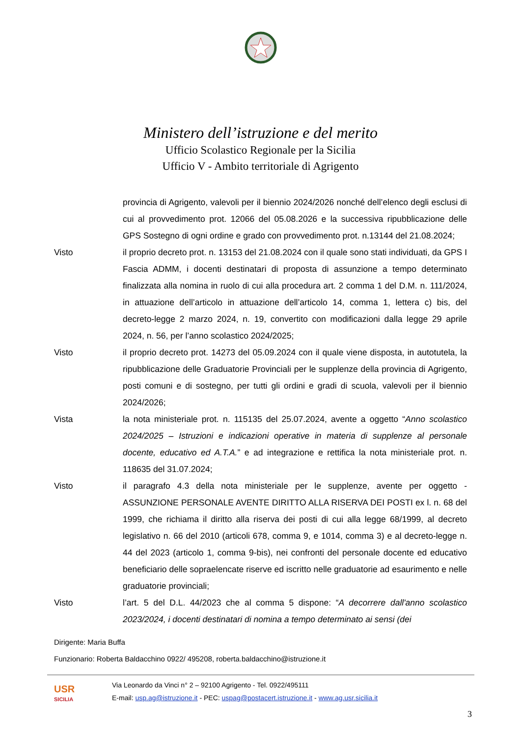Ministero dell’istruzione e del merito
Ufficio Scolastico Regionale per la Sicilia
Ufficio V - Ambito territoriale di Agrigento
provincia di Agrigento, valevoli per il biennio 2024/2026 nonché dell’elenco degli esclusi di cui al provvedimento prot. 12066 del 05.08.2026 e la successiva ripubblicazione delle GPS Sostegno di ogni ordine e grado con provvedimento prot. n.13144 del 21.08.2024;
Visto il proprio decreto prot. n. 13153 del 21.08.2024 con il quale sono stati individuati, da GPS I Fascia ADMM, i docenti destinatari di proposta di assunzione a tempo determinato finalizzata alla nomina in ruolo di cui alla procedura art. 2 comma 1 del D.M. n. 111/2024, in attuazione dell’articolo in attuazione dell’articolo 14, comma 1, lettera c) bis, del decreto-legge 2 marzo 2024, n. 19, convertito con modificazioni dalla legge 29 aprile 2024, n. 56, per l’anno scolastico 2024/2025;
Visto il proprio decreto prot. 14273 del 05.09.2024 con il quale viene disposta, in autotutela, la ripubblicazione delle Graduatorie Provinciali per le supplenze della provincia di Agrigento, posti comuni e di sostegno, per tutti gli ordini e gradi di scuola, valevoli per il biennio 2024/2026;
Vista la nota ministeriale prot. n. 115135 del 25.07.2024, avente a oggetto “Anno scolastico 2024/2025 – Istruzioni e indicazioni operative in materia di supplenze al personale docente, educativo ed A.T.A.” e ad integrazione e rettifica la nota ministeriale prot. n. 118635 del 31.07.2024;
Visto il paragrafo 4.3 della nota ministeriale per le supplenze, avente per oggetto - ASSUNZIONE PERSONALE AVENTE DIRITTO ALLA RISERVA DEI POSTI ex l. n. 68 del 1999, che richiama il diritto alla riserva dei posti di cui alla legge 68/1999, al decreto legislativo n. 66 del 2010 (articoli 678, comma 9, e 1014, comma 3) e al decreto-legge n. 44 del 2023 (articolo 1, comma 9-bis), nei confronti del personale docente ed educativo beneficiario delle sopraelencate riserve ed iscritto nelle graduatorie ad esaurimento e nelle graduatorie provinciali;
Visto l’art. 5 del D.L. 44/2023 che al comma 5 dispone: “A decorrere dall'anno scolastico 2023/2024, i docenti destinatari di nomina a tempo determinato ai sensi (dei
Dirigente: Maria Buffa
Funzionario: Roberta Baldacchino 0922/ 495208, roberta.baldacchino@istruzione.it
USR
SICILIA
Via Leonardo da Vinci n° 2 – 92100 Agrigento - Tel. 0922/495111
E-mail: usp.ag@istruzione.it - PEC: uspag@postacert.istruzione.it - www.ag.usr.sicilia.it
3